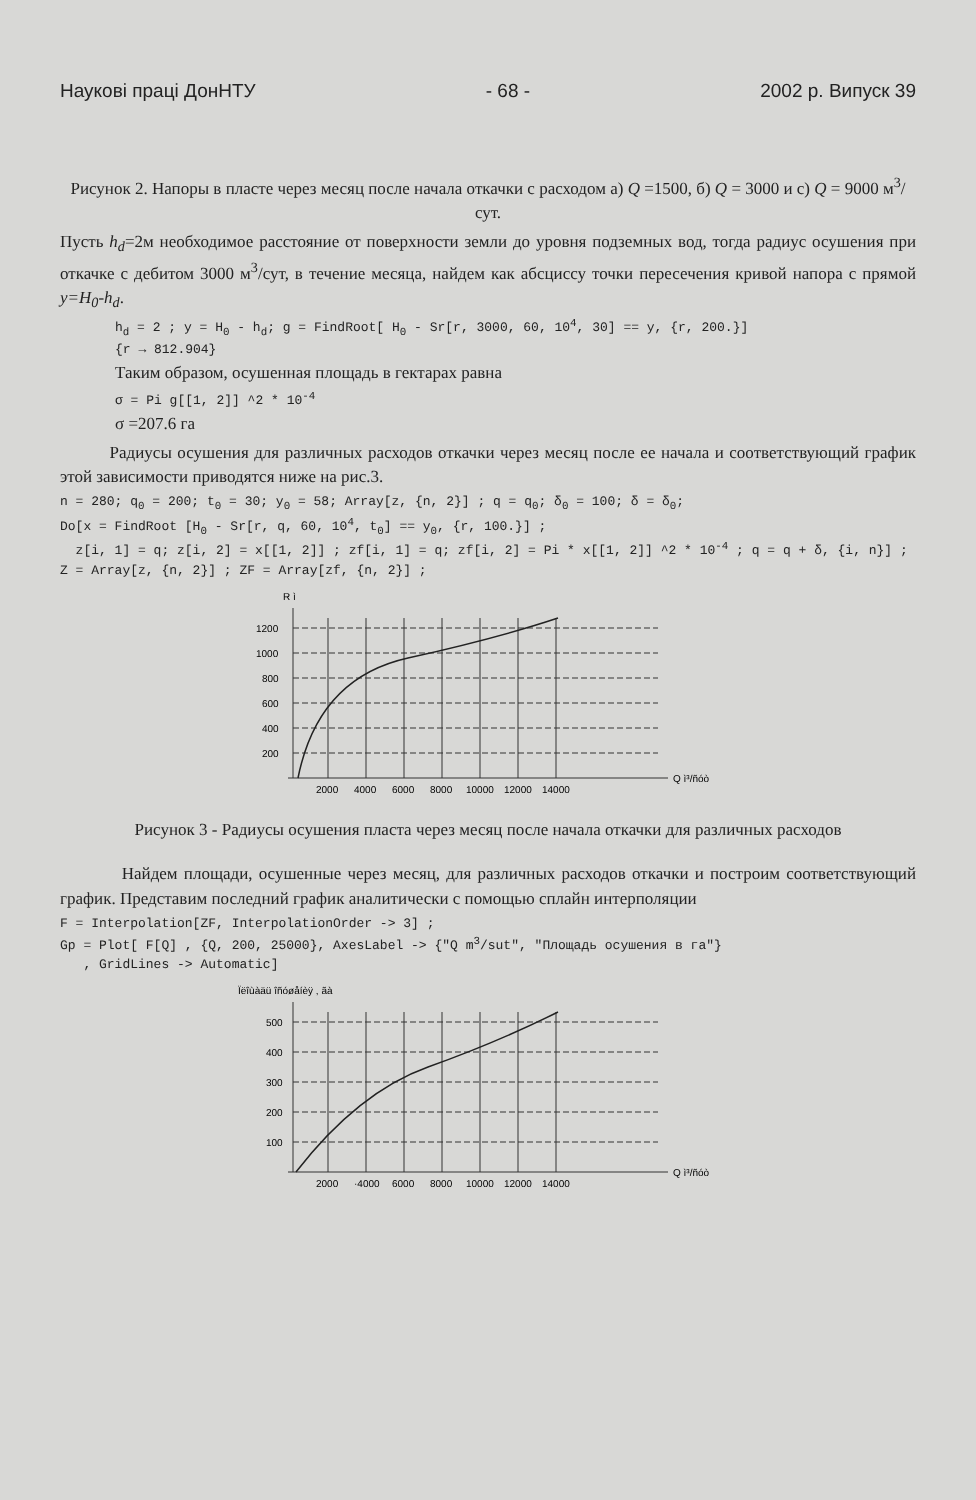Наукові праці ДонНТУ - 68 - 2002 р. Випуск 39
Рисунок 2. Напоры в пласте через месяц после начала откачки с расходом а) Q =1500, б) Q = 3000 и с) Q = 9000 м<sup>3</sup>/сут.
Пусть h<sub>d</sub>=2м необходимое расстояние от поверхности земли до уровня подземных вод, тогда радиус осушения при откачке с дебитом 3000 м<sup>3</sup>/сут, в течение месяца, найдем как абсциссу точки пересечения кривой напора с прямой y=H<sub>0</sub>-h<sub>d</sub>.
h<sub>d</sub> = 2 ; y = H<sub>0</sub> - h<sub>d</sub>; g = FindRoot[ H<sub>0</sub> - Sr[r, 3000, 60, 10<sup>4</sup>, 30] == y, {r, 200.}]
{r → 812.904}
Таким образом, осушенная площадь в гектарах равна
σ = Pi g[[1, 2]] ^2 * 10<sup>-4</sup>
σ =207.6 га
Радиусы осушения для различных расходов откачки через месяц после ее начала и соответствующий график этой зависимости приводятся ниже на рис.3.
n = 280; q<sub>0</sub> = 200; t<sub>0</sub> = 30; y<sub>0</sub> = 58; Array[z, {n, 2}] ; q = q<sub>0</sub>; δ<sub>0</sub> = 100; δ = δ<sub>0</sub>;
Do[x = FindRoot [H<sub>0</sub> - Sr[r, q, 60, 10<sup>4</sup>, t<sub>0</sub>] == y<sub>0</sub>, {r, 100.}] ;
z[i, 1] = q; z[i, 2] = x[[1, 2]] ; zf[i, 1] = q; zf[i, 2] = Pi * x[[1, 2]] ^2 * 10<sup>-4</sup> ; q = q + δ, {i, n}] ;
Z = Array[z, {n, 2}] ; ZF = Array[zf, {n, 2}] ;
R ì
1200
1000
800
600
400
200
2000
4000
6000
8000
10000
12000
14000
Q ì³/ñóò
Рисунок 3 - Радиусы осушения пласта через месяц после начала откачки для различных расходов
Найдем площади, осушенные через месяц, для различных расходов откачки и построим соответствующий график. Представим последний график аналитически с помощью сплайн интерполяции
F = Interpolation[ZF, InterpolationOrder -> 3] ;
Gp = Plot[ F[Q] , {Q, 200, 25000}, AxesLabel -> {"Q m<sup>3</sup>/sut", "Площадь осушения в га"}
, GridLines -> Automatic]
Ïëîùàäü îñóøåíèÿ , ãà
500
400
300
200
100
2000
·4000
6000
8000
10000
12000
14000
Q ì³/ñóò